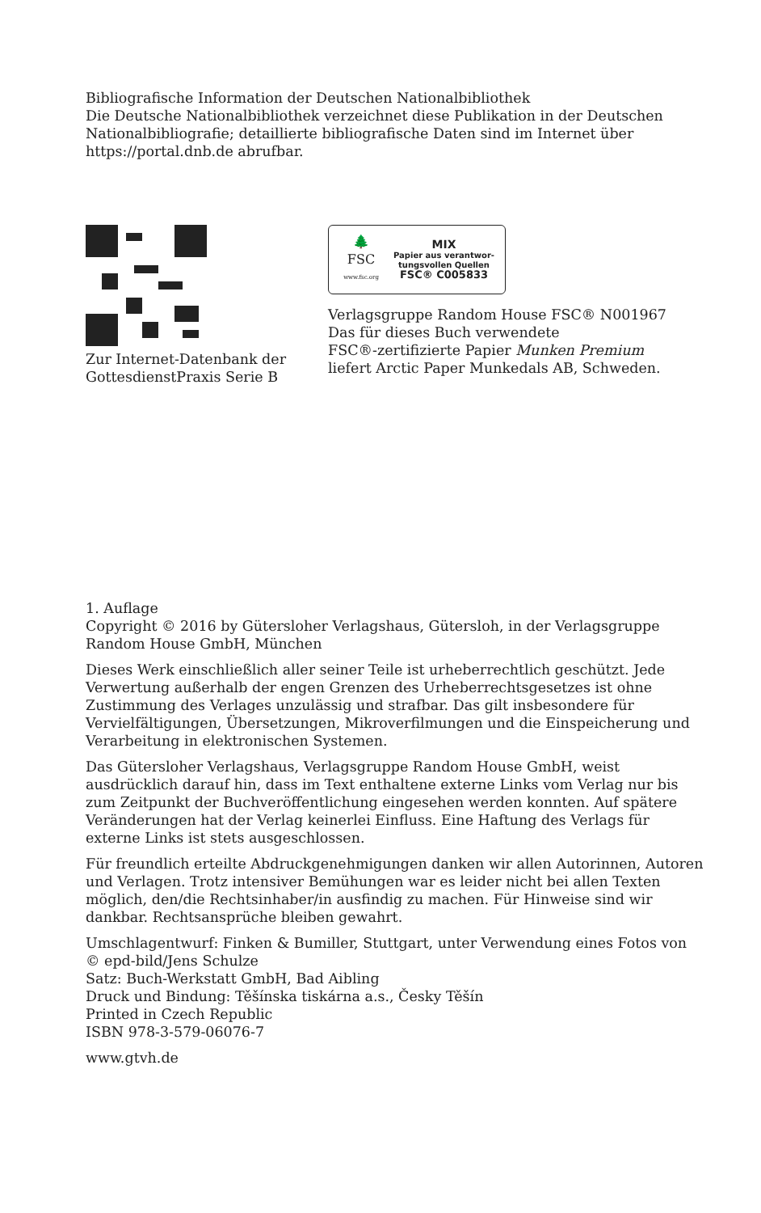Bibliografische Information der Deutschen Nationalbibliothek
Die Deutsche Nationalbibliothek verzeichnet diese Publikation in der Deutschen Nationalbibliografie; detaillierte bibliografische Daten sind im Internet über https://portal.dnb.de abrufbar.
Zur Internet-Datenbank der
GottesdienstPraxis Serie B
🌲
FSC
www.fsc.org
MIX
Papier aus verantwor-
tungsvollen Quellen
FSC® C005833
Verlagsgruppe Random House FSC® N001967
Das für dieses Buch verwendete
FSC®-zertifizierte Papier Munken Premium
liefert Arctic Paper Munkedals AB, Schweden.
1. Auflage
Copyright © 2016 by Gütersloher Verlagshaus, Gütersloh, in der Verlagsgruppe Random House GmbH, München
Dieses Werk einschließlich aller seiner Teile ist urheberrechtlich geschützt. Jede Verwertung außerhalb der engen Grenzen des Urheberrechtsgesetzes ist ohne Zustimmung des Verlages unzulässig und strafbar. Das gilt insbesondere für Vervielfältigungen, Übersetzungen, Mikroverfilmungen und die Einspeicherung und Verarbeitung in elektronischen Systemen.
Das Gütersloher Verlagshaus, Verlagsgruppe Random House GmbH, weist ausdrücklich darauf hin, dass im Text enthaltene externe Links vom Verlag nur bis zum Zeitpunkt der Buchveröffentlichung eingesehen werden konnten. Auf spätere Veränderungen hat der Verlag keinerlei Einfluss. Eine Haftung des Verlags für externe Links ist stets ausgeschlossen.
Für freundlich erteilte Abdruckgenehmigungen danken wir allen Autorinnen, Autoren und Verlagen. Trotz intensiver Bemühungen war es leider nicht bei allen Texten möglich, den/die Rechtsinhaber/in ausfindig zu machen. Für Hinweise sind wir dankbar. Rechtsansprüche bleiben gewahrt.
Umschlagentwurf: Finken & Bumiller, Stuttgart, unter Verwendung eines Fotos von © epd-bild/Jens Schulze
Satz: Buch-Werkstatt GmbH, Bad Aibling
Druck und Bindung: Těšínska tiskárna a.s., Česky Těšín
Printed in Czech Republic
ISBN 978-3-579-06076-7
www.gtvh.de